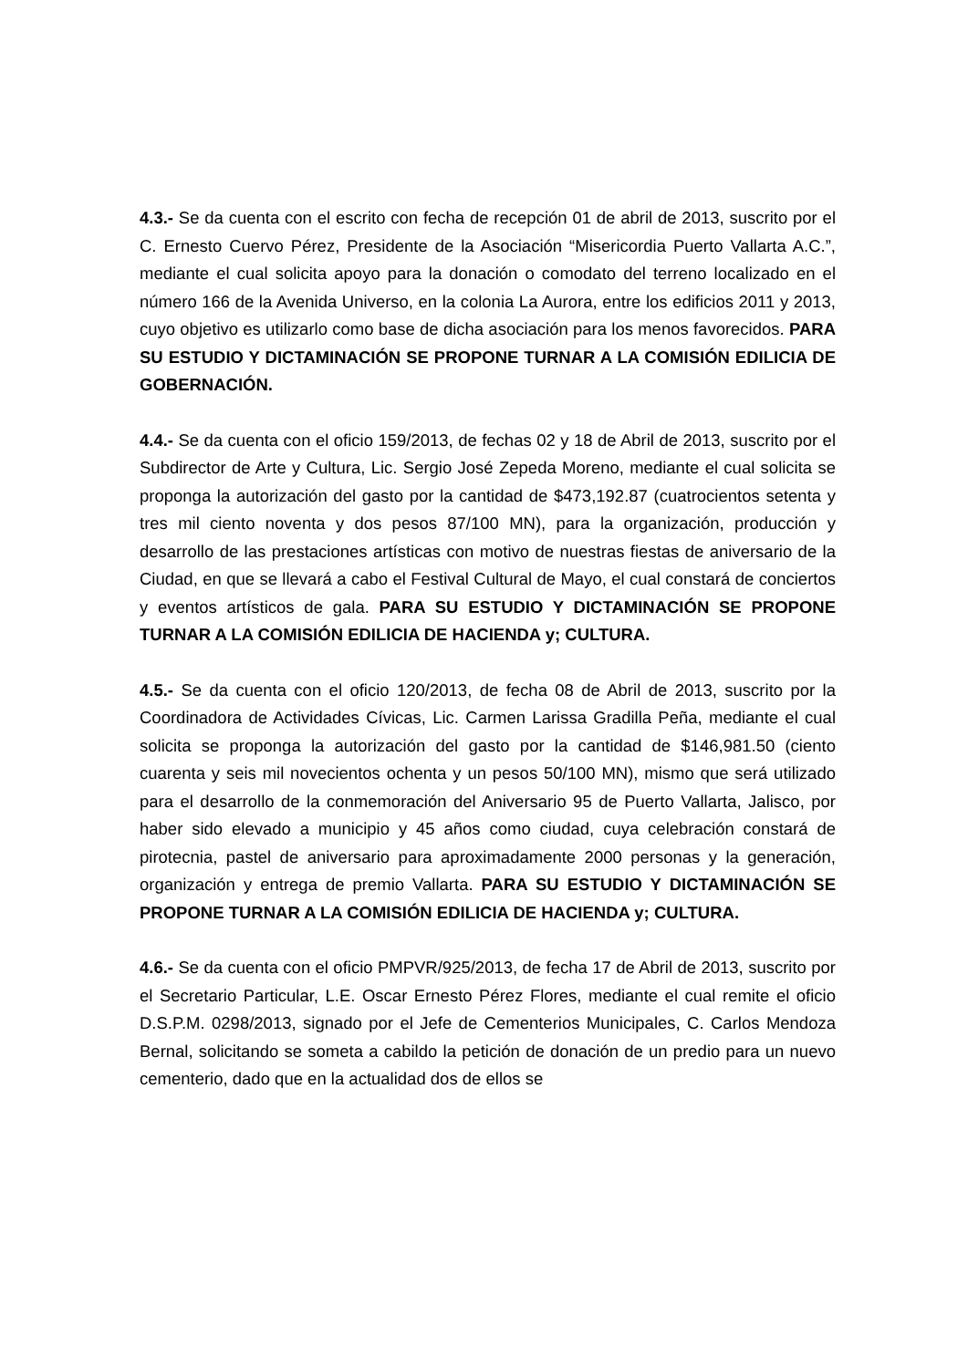4.3.- Se da cuenta con el escrito con fecha de recepción 01 de abril de 2013, suscrito por el C. Ernesto Cuervo Pérez, Presidente de la Asociación “Misericordia Puerto Vallarta A.C.”, mediante el cual solicita apoyo para la donación o comodato del terreno localizado en el número 166 de la Avenida Universo, en la colonia La Aurora, entre los edificios 2011 y 2013, cuyo objetivo es utilizarlo como base de dicha asociación para los menos favorecidos. PARA SU ESTUDIO Y DICTAMINACIÓN SE PROPONE TURNAR A LA COMISIÓN EDILICIA DE GOBERNACIÓN.
4.4.- Se da cuenta con el oficio 159/2013, de fechas 02 y 18 de Abril de 2013, suscrito por el Subdirector de Arte y Cultura, Lic. Sergio José Zepeda Moreno, mediante el cual solicita se proponga la autorización del gasto por la cantidad de $473,192.87 (cuatrocientos setenta y tres mil ciento noventa y dos pesos 87/100 MN), para la organización, producción y desarrollo de las prestaciones artísticas con motivo de nuestras fiestas de aniversario de la Ciudad, en que se llevará a cabo el Festival Cultural de Mayo, el cual constará de conciertos y eventos artísticos de gala. PARA SU ESTUDIO Y DICTAMINACIÓN SE PROPONE TURNAR A LA COMISIÓN EDILICIA DE HACIENDA y; CULTURA.
4.5.- Se da cuenta con el oficio 120/2013, de fecha 08 de Abril de 2013, suscrito por la Coordinadora de Actividades Cívicas, Lic. Carmen Larissa Gradilla Peña, mediante el cual solicita se proponga la autorización del gasto por la cantidad de $146,981.50 (ciento cuarenta y seis mil novecientos ochenta y un pesos 50/100 MN), mismo que será utilizado para el desarrollo de la conmemoración del Aniversario 95 de Puerto Vallarta, Jalisco, por haber sido elevado a municipio y 45 años como ciudad, cuya celebración constará de pirotecnia, pastel de aniversario para aproximadamente 2000 personas y la generación, organización y entrega de premio Vallarta. PARA SU ESTUDIO Y DICTAMINACIÓN SE PROPONE TURNAR A LA COMISIÓN EDILICIA DE HACIENDA y; CULTURA.
4.6.- Se da cuenta con el oficio PMPVR/925/2013, de fecha 17 de Abril de 2013, suscrito por el Secretario Particular, L.E. Oscar Ernesto Pérez Flores, mediante el cual remite el oficio D.S.P.M. 0298/2013, signado por el Jefe de Cementerios Municipales, C. Carlos Mendoza Bernal, solicitando se someta a cabildo la petición de donación de un predio para un nuevo cementerio, dado que en la actualidad dos de ellos se